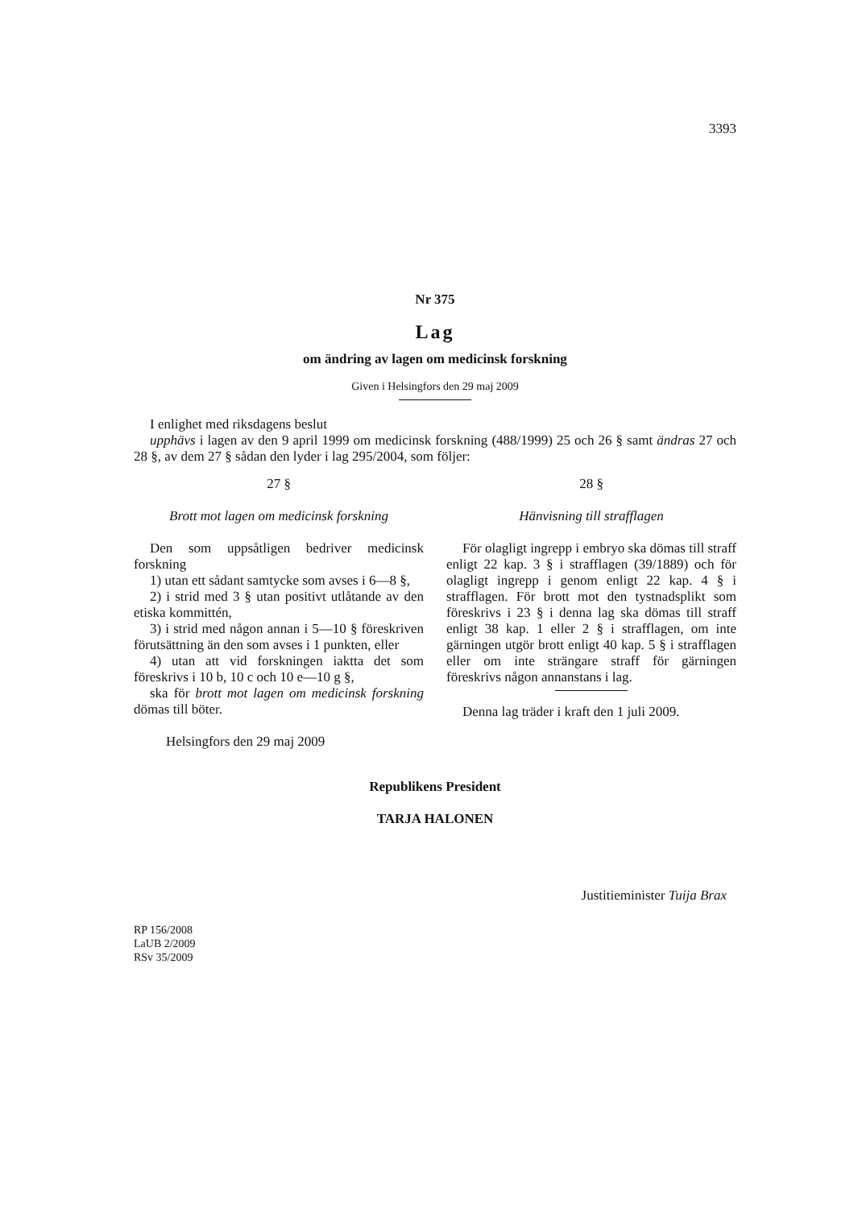3393
Nr 375
Lag
om ändring av lagen om medicinsk forskning
Given i Helsingfors den 29 maj 2009
I enlighet med riksdagens beslut
upphävs i lagen av den 9 april 1999 om medicinsk forskning (488/1999) 25 och 26 § samt ändras 27 och 28 §, av dem 27 § sådan den lyder i lag 295/2004, som följer:
27 §
Brott mot lagen om medicinsk forskning
Den som uppsåtligen bedriver medicinsk forskning
1) utan ett sådant samtycke som avses i 6—8 §,
2) i strid med 3 § utan positivt utlåtande av den etiska kommittén,
3) i strid med någon annan i 5—10 § föreskriven förutsättning än den som avses i 1 punkten, eller
4) utan att vid forskningen iaktta det som föreskrivs i 10 b, 10 c och 10 e—10 g §,
ska för brott mot lagen om medicinsk forskning dömas till böter.
Helsingfors den 29 maj 2009
28 §
Hänvisning till strafflagen
För olagligt ingrepp i embryo ska dömas till straff enligt 22 kap. 3 § i strafflagen (39/1889) och för olagligt ingrepp i genom enligt 22 kap. 4 § i strafflagen. För brott mot den tystnadsplikt som föreskrivs i 23 § i denna lag ska dömas till straff enligt 38 kap. 1 eller 2 § i strafflagen, om inte gärningen utgör brott enligt 40 kap. 5 § i strafflagen eller om inte strängare straff för gärningen föreskrivs någon annanstans i lag.
Denna lag träder i kraft den 1 juli 2009.
Republikens President
TARJA HALONEN
Justitieminister Tuija Brax
RP 156/2008
LaUB 2/2009
RSv 35/2009